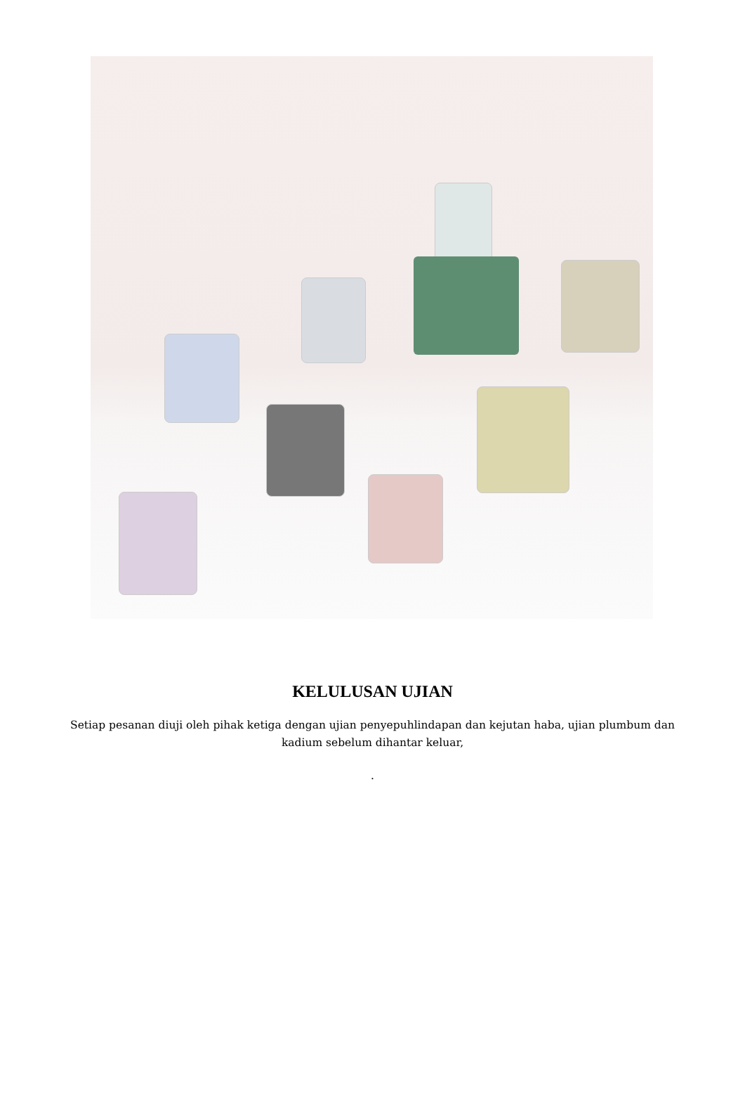KELULUSAN UJIAN
Setiap pesanan diuji oleh pihak ketiga dengan ujian penyepuhlindapan dan kejutan haba, ujian plumbum dan kadium sebelum dihantar keluar,
.